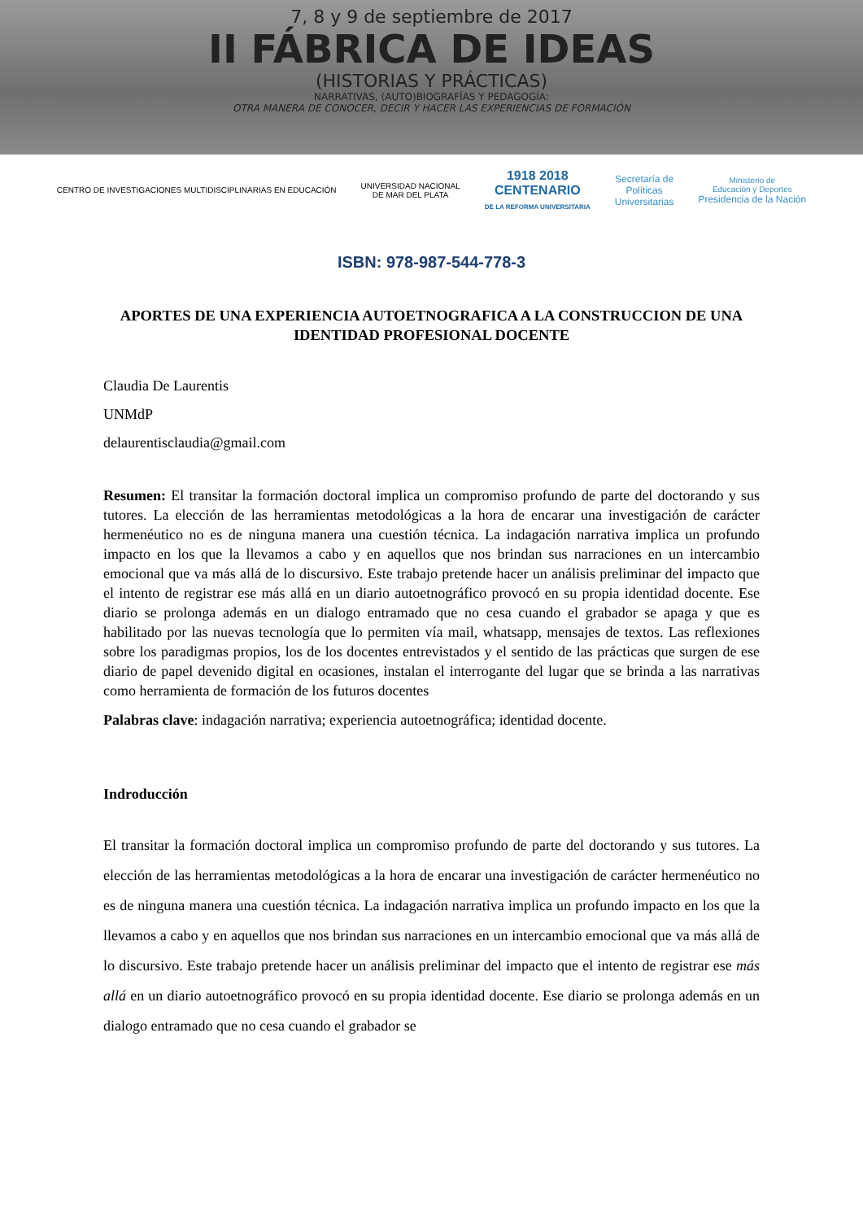7, 8 y 9 de septiembre de 2017
II FÁBRICA DE IDEAS
(HISTORIAS Y PRÁCTICAS)
NARRATIVAS, (AUTO)BIOGRAFÍAS Y PEDAGOGÍA:
OTRA MANERA DE CONOCER, DECIR Y HACER LAS EXPERIENCIAS DE FORMACIÓN
CENTRO DE INVESTIGACIONES MULTIDISCIPLINARIAS EN EDUCACIÓN
UNIVERSIDAD NACIONAL
DE MAR DEL PLATA
1918 2018
CENTENARIO
DE LA REFORMA UNIVERSITARIA
Secretaría de
Políticas
Universitarias
Ministerio de
Educación y Deportes
Presidencia de la Nación
ISBN: 978-987-544-778-3
APORTES DE UNA EXPERIENCIA AUTOETNOGRAFICA A LA CONSTRUCCION DE UNA IDENTIDAD PROFESIONAL DOCENTE
Claudia De Laurentis
UNMdP
delaurentisclaudia@gmail.com
Resumen: El transitar la formación doctoral implica un compromiso profundo de parte del doctorando y sus tutores. La elección de las herramientas metodológicas a la hora de encarar una investigación de carácter hermenéutico no es de ninguna manera una cuestión técnica. La indagación narrativa implica un profundo impacto en los que la llevamos a cabo y en aquellos que nos brindan sus narraciones en un intercambio emocional que va más allá de lo discursivo. Este trabajo pretende hacer un análisis preliminar del impacto que el intento de registrar ese más allá en un diario autoetnográfico provocó en su propia identidad docente. Ese diario se prolonga además en un dialogo entramado que no cesa cuando el grabador se apaga y que es habilitado por las nuevas tecnología que lo permiten vía mail, whatsapp, mensajes de textos. Las reflexiones sobre los paradigmas propios, los de los docentes entrevistados y el sentido de las prácticas que surgen de ese diario de papel devenido digital en ocasiones, instalan el interrogante del lugar que se brinda a las narrativas como herramienta de formación de los futuros docentes
Palabras clave: indagación narrativa; experiencia autoetnográfica; identidad docente.
Indroducción
El transitar la formación doctoral implica un compromiso profundo de parte del doctorando y sus tutores. La elección de las herramientas metodológicas a la hora de encarar una investigación de carácter hermenéutico no es de ninguna manera una cuestión técnica. La indagación narrativa implica un profundo impacto en los que la llevamos a cabo y en aquellos que nos brindan sus narraciones en un intercambio emocional que va más allá de lo discursivo. Este trabajo pretende hacer un análisis preliminar del impacto que el intento de registrar ese más allá en un diario autoetnográfico provocó en su propia identidad docente. Ese diario se prolonga además en un dialogo entramado que no cesa cuando el grabador se